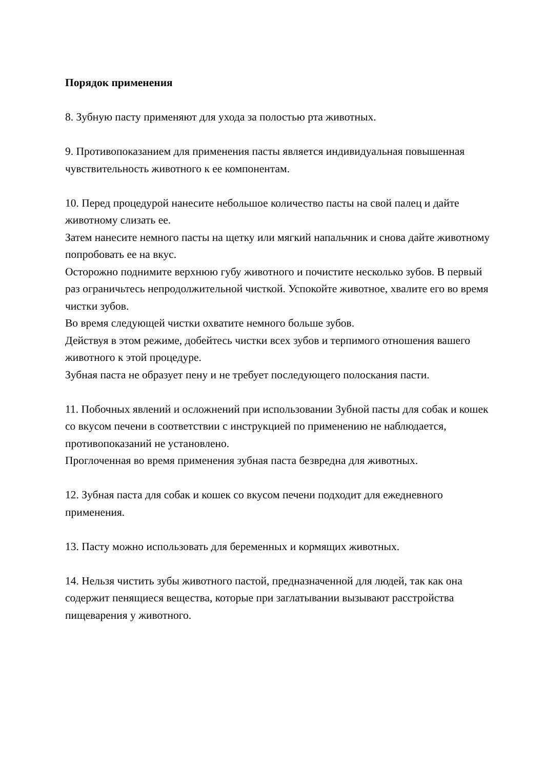Порядок применения
8. Зубную пасту применяют для ухода за полостью рта животных.
9. Противопоказанием для применения пасты является индивидуальная повышенная чувствительность животного к ее компонентам.
10. Перед процедурой нанесите небольшое количество пасты на свой палец и дайте животному слизать ее.
Затем нанесите немного пасты на щетку или мягкий напальчник и снова дайте животному попробовать ее на вкус.
Осторожно поднимите верхнюю губу животного и почистите несколько зубов. В первый раз ограничьтесь непродолжительной чисткой. Успокойте животное, хвалите его во время чистки зубов.
Во время следующей чистки охватите немного больше зубов.
Действуя в этом режиме, добейтесь чистки всех зубов и терпимого отношения вашего животного к этой процедуре.
Зубная паста не образует пену и не требует последующего полоскания пасти.
11. Побочных явлений и осложнений при использовании Зубной пасты для собак и кошек со вкусом печени в соответствии с инструкцией по применению не наблюдается, противопоказаний не установлено.
Проглоченная во время применения зубная паста безвредна для животных.
12. Зубная паста для собак и кошек со вкусом печени подходит для ежедневного применения.
13. Пасту можно использовать для беременных и кормящих животных.
14. Нельзя чистить зубы животного пастой, предназначенной для людей, так как она содержит пенящиеся вещества, которые при заглатывании вызывают расстройства пищеварения у животного.